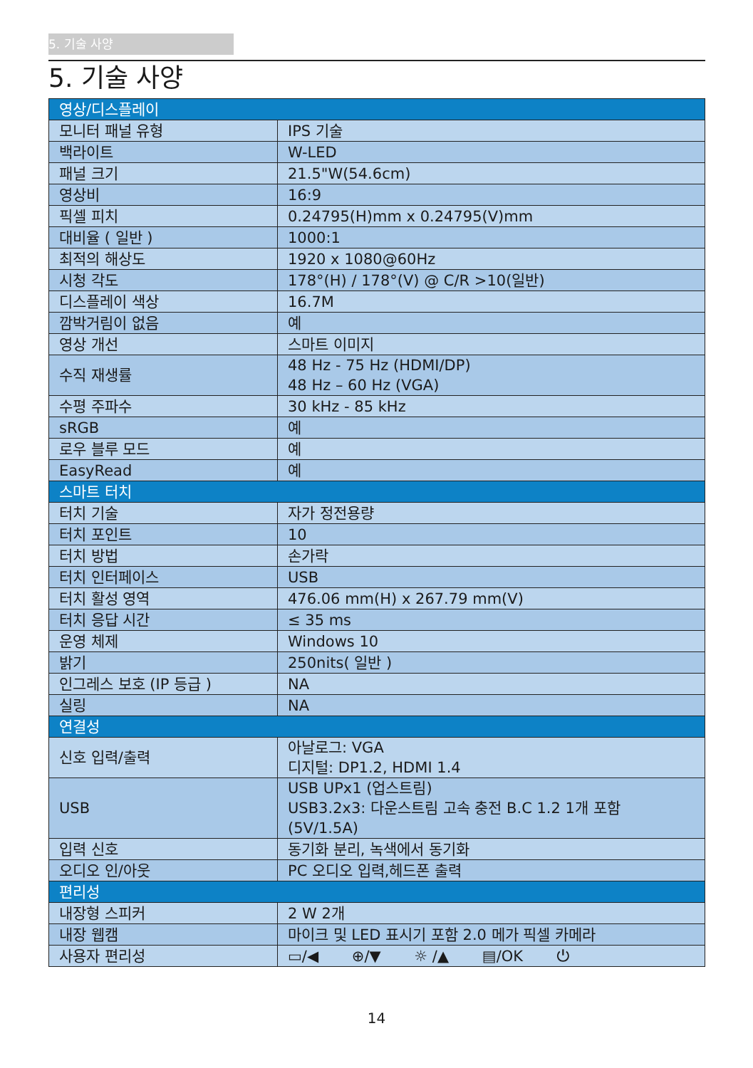5. 기술 사양
5. 기술 사양
| 영상/디스플레이 | |
| 모니터 패널 유형 | IPS 기술 |
| 백라이트 | W-LED |
| 패널 크기 | 21.5"W(54.6cm) |
| 영상비 | 16:9 |
| 픽셀 피치 | 0.24795(H)mm x 0.24795(V)mm |
| 대비율 ( 일반 ) | 1000:1 |
| 최적의 해상도 | 1920 x 1080@60Hz |
| 시청 각도 | 178°(H) / 178°(V) @ C/R >10(일반) |
| 디스플레이 색상 | 16.7M |
| 깜박거림이 없음 | 예 |
| 영상 개선 | 스마트 이미지 |
| 수직 재생률 | 48 Hz - 75 Hz (HDMI/DP) 48 Hz – 60 Hz (VGA) |
| 수평 주파수 | 30 kHz - 85 kHz |
| sRGB | 예 |
| 로우 블루 모드 | 예 |
| EasyRead | 예 |
| 스마트 터치 | |
| 터치 기술 | 자가 정전용량 |
| 터치 포인트 | 10 |
| 터치 방법 | 손가락 |
| 터치 인터페이스 | USB |
| 터치 활성 영역 | 476.06 mm(H) x 267.79 mm(V) |
| 터치 응답 시간 | ≤ 35 ms |
| 운영 체제 | Windows 10 |
| 밝기 | 250nits( 일반 ) |
| 인그레스 보호 (IP 등급 ) | NA |
| 실링 | NA |
| 연결성 | |
| 신호 입력/출력 | 아날로그: VGA 디지털: DP1.2, HDMI 1.4 |
| USB | USB UPx1 (업스트림) USB3.2x3: 다운스트림 고속 충전 B.C 1.2 1개 포함 (5V/1.5A) |
| 입력 신호 | 동기화 분리, 녹색에서 동기화 |
| 오디오 인/아웃 | PC 오디오 입력,헤드폰 출력 |
| 편리성 | |
| 내장형 스피커 | 2 W 2개 |
| 내장 웹캠 | 마이크 및 LED 표시기 포함 2.0 메가 픽셀 카메라 |
| 사용자 편리성 | ▭/◀ ⊕/▼ ☼ /▲ ▤/OK ⏻ |
14